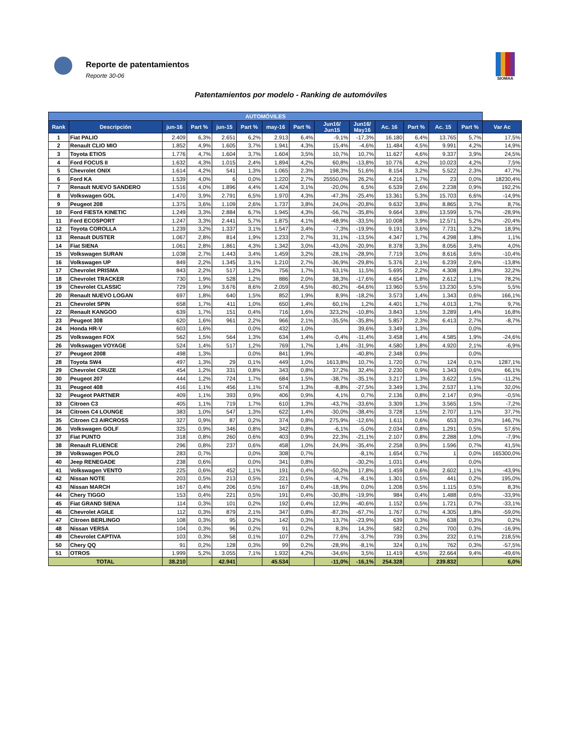Reporte de patentamientos
Reporte 30-06
SIOMAA
Patentamientos por modelo - Ranking de automóviles
| AUTOMÓVILES | | | | | | | | | | | | | | |
| --- | --- | --- | --- | --- | --- | --- | --- | --- | --- | --- | --- | --- | --- | --- |
| Rank | Descripción | jun-16 | Part % | jun-15 | Part % | may-16 | Part % | Jun16/ Jun15 | Jun16/ May16 | Ac. 16 | Part % | Ac. 15 | Part % | Var Ac |
| 1 | Fiat PALIO | 2.409 | 6,3% | 2.651 | 6,2% | 2.913 | 6,4% | -9,1% | -17,3% | 16.180 | 6,4% | 13.765 | 5,7% | 17,5% |
| 2 | Renault CLIO MIO | 1.852 | 4,9% | 1.605 | 3,7% | 1.941 | 4,3% | 15,4% | -4,6% | 11.484 | 4,5% | 9.991 | 4,2% | 14,9% |
| 3 | Toyota ETIOS | 1.776 | 4,7% | 1.604 | 3,7% | 1.604 | 3,5% | 10,7% | 10,7% | 11.627 | 4,6% | 9.337 | 3,9% | 24,5% |
| 4 | Ford FOCUS II | 1.632 | 4,3% | 1.015 | 2,4% | 1.894 | 4,2% | 60,8% | -13,8% | 10.776 | 4,2% | 10.023 | 4,2% | 7,5% |
| 5 | Chevrolet ONIX | 1.614 | 4,2% | 541 | 1,3% | 1.065 | 2,3% | 198,3% | 51,6% | 8.154 | 3,2% | 5.522 | 2,3% | 47,7% |
| 6 | Ford KA | 1.539 | 4,0% | 6 | 0,0% | 1.220 | 2,7% | 25550,0% | 26,2% | 4.216 | 1,7% | 23 | 0,0% | 18230,4% |
| 7 | Renault NUEVO SANDERO | 1.516 | 4,0% | 1.896 | 4,4% | 1.424 | 3,1% | -20,0% | 6,5% | 6.539 | 2,6% | 2.238 | 0,9% | 192,2% |
| 8 | Volkswagen GOL | 1.470 | 3,9% | 2.791 | 6,5% | 1.970 | 4,3% | -47,3% | -25,4% | 13.361 | 5,3% | 15.703 | 6,6% | -14,9% |
| 9 | Peugeot 208 | 1.375 | 3,6% | 1.109 | 2,6% | 1.737 | 3,8% | 24,0% | -20,8% | 9.632 | 3,8% | 8.865 | 3,7% | 8,7% |
| 10 | Ford FIESTA KINETIC | 1.249 | 3,3% | 2.884 | 6,7% | 1.945 | 4,3% | -56,7% | -35,8% | 9.664 | 3,8% | 13.599 | 5,7% | -28,9% |
| 11 | Ford ECOSPORT | 1.247 | 3,3% | 2.441 | 5,7% | 1.875 | 4,1% | -48,9% | -33,5% | 10.008 | 3,9% | 12.571 | 5,2% | -20,4% |
| 12 | Toyota COROLLA | 1.239 | 3,2% | 1.337 | 3,1% | 1.547 | 3,4% | -7,3% | -19,9% | 9.191 | 3,6% | 7.731 | 3,2% | 18,9% |
| 13 | Renault DUSTER | 1.067 | 2,8% | 814 | 1,9% | 1.233 | 2,7% | 31,1% | -13,5% | 4.347 | 1,7% | 4.298 | 1,8% | 1,1% |
| 14 | Fiat SIENA | 1.061 | 2,8% | 1.861 | 4,3% | 1.342 | 3,0% | -43,0% | -20,9% | 8.378 | 3,3% | 8.056 | 3,4% | 4,0% |
| 15 | Volkswagen SURAN | 1.038 | 2,7% | 1.443 | 3,4% | 1.459 | 3,2% | -28,1% | -28,9% | 7.719 | 3,0% | 8.616 | 3,6% | -10,4% |
| 16 | Volkswagen UP | 849 | 2,2% | 1.345 | 3,1% | 1.210 | 2,7% | -36,9% | -29,8% | 5.376 | 2,1% | 6.239 | 2,6% | -13,8% |
| 17 | Chevrolet PRISMA | 843 | 2,2% | 517 | 1,2% | 756 | 1,7% | 63,1% | 11,5% | 5.695 | 2,2% | 4.308 | 1,8% | 32,2% |
| 18 | Chevrolet TRACKER | 730 | 1,9% | 528 | 1,2% | 886 | 2,0% | 38,3% | -17,6% | 4.654 | 1,8% | 2.612 | 1,1% | 78,2% |
| 19 | Chevrolet CLASSIC | 729 | 1,9% | 3.676 | 8,6% | 2.059 | 4,5% | -80,2% | -64,6% | 13.960 | 5,5% | 13.230 | 5,5% | 5,5% |
| 20 | Renault NUEVO LOGAN | 697 | 1,8% | 640 | 1,5% | 852 | 1,9% | 8,9% | -18,2% | 3.573 | 1,4% | 1.343 | 0,6% | 166,1% |
| 21 | Chevrolet SPIN | 658 | 1,7% | 411 | 1,0% | 650 | 1,4% | 60,1% | 1,2% | 4.401 | 1,7% | 4.013 | 1,7% | 9,7% |
| 22 | Renault KANGOO | 639 | 1,7% | 151 | 0,4% | 716 | 1,6% | 323,2% | -10,8% | 3.843 | 1,5% | 3.289 | 1,4% | 16,8% |
| 23 | Peugeot 308 | 620 | 1,6% | 961 | 2,2% | 966 | 2,1% | -35,5% | -35,8% | 5.857 | 2,3% | 6.413 | 2,7% | -8,7% |
| 24 | Honda HR-V | 603 | 1,6% | | 0,0% | 432 | 1,0% | | 39,6% | 3.349 | 1,3% | | 0,0% | |
| 25 | Volkswagen FOX | 562 | 1,5% | 564 | 1,3% | 634 | 1,4% | -0,4% | -11,4% | 3.458 | 1,4% | 4.585 | 1,9% | -24,6% |
| 26 | Volkswagen VOYAGE | 524 | 1,4% | 517 | 1,2% | 769 | 1,7% | 1,4% | -31,9% | 4.580 | 1,8% | 4.920 | 2,1% | -6,9% |
| 27 | Peugeot 2008 | 498 | 1,3% | | 0,0% | 841 | 1,9% | | -40,8% | 2.348 | 0,9% | | 0,0% | |
| 28 | Toyota SW4 | 497 | 1,3% | 29 | 0,1% | 449 | 1,0% | 1613,8% | 10,7% | 1.720 | 0,7% | 124 | 0,1% | 1287,1% |
| 29 | Chevrolet CRUZE | 454 | 1,2% | 331 | 0,8% | 343 | 0,8% | 37,2% | 32,4% | 2.230 | 0,9% | 1.343 | 0,6% | 66,1% |
| 30 | Peugeot 207 | 444 | 1,2% | 724 | 1,7% | 684 | 1,5% | -38,7% | -35,1% | 3.217 | 1,3% | 3.622 | 1,5% | -11,2% |
| 31 | Peugeot 408 | 416 | 1,1% | 456 | 1,1% | 574 | 1,3% | -8,8% | -27,5% | 3.349 | 1,3% | 2.537 | 1,1% | 32,0% |
| 32 | Peugeot PARTNER | 409 | 1,1% | 393 | 0,9% | 406 | 0,9% | 4,1% | 0,7% | 2.136 | 0,8% | 2.147 | 0,9% | -0,5% |
| 33 | Citroen C3 | 405 | 1,1% | 719 | 1,7% | 610 | 1,3% | -43,7% | -33,6% | 3.309 | 1,3% | 3.565 | 1,5% | -7,2% |
| 34 | Citroen C4 LOUNGE | 383 | 1,0% | 547 | 1,3% | 622 | 1,4% | -30,0% | -38,4% | 3.728 | 1,5% | 2.707 | 1,1% | 37,7% |
| 35 | Citroen C3 AIRCROSS | 327 | 0,9% | 87 | 0,2% | 374 | 0,8% | 275,9% | -12,6% | 1.611 | 0,6% | 653 | 0,3% | 146,7% |
| 36 | Volkswagen GOLF | 325 | 0,9% | 346 | 0,8% | 342 | 0,8% | -6,1% | -5,0% | 2.034 | 0,8% | 1.291 | 0,5% | 57,6% |
| 37 | Fiat PUNTO | 318 | 0,8% | 260 | 0,6% | 403 | 0,9% | 22,3% | -21,1% | 2.107 | 0,8% | 2.288 | 1,0% | -7,9% |
| 38 | Renault FLUENCE | 296 | 0,8% | 237 | 0,6% | 458 | 1,0% | 24,9% | -35,4% | 2.258 | 0,9% | 1.596 | 0,7% | 41,5% |
| 39 | Volkswagen POLO | 283 | 0,7% | | 0,0% | 308 | 0,7% | | -8,1% | 1.654 | 0,7% | 1 | 0,0% | 165300,0% |
| 40 | Jeep RENEGADE | 238 | 0,6% | | 0,0% | 341 | 0,8% | | -30,2% | 1.031 | 0,4% | | 0,0% | |
| 41 | Volkswagen VENTO | 225 | 0,6% | 452 | 1,1% | 191 | 0,4% | -50,2% | 17,8% | 1.459 | 0,6% | 2.602 | 1,1% | -43,9% |
| 42 | Nissan NOTE | 203 | 0,5% | 213 | 0,5% | 221 | 0,5% | -4,7% | -8,1% | 1.301 | 0,5% | 441 | 0,2% | 195,0% |
| 43 | Nissan MARCH | 167 | 0,4% | 206 | 0,5% | 167 | 0,4% | -18,9% | 0,0% | 1.208 | 0,5% | 1.115 | 0,5% | 8,3% |
| 44 | Chery TIGGO | 153 | 0,4% | 221 | 0,5% | 191 | 0,4% | -30,8% | -19,9% | 984 | 0,4% | 1.488 | 0,6% | -33,9% |
| 45 | Fiat GRAND SIENA | 114 | 0,3% | 101 | 0,2% | 192 | 0,4% | 12,9% | -40,6% | 1.152 | 0,5% | 1.721 | 0,7% | -33,1% |
| 46 | Chevrolet AGILE | 112 | 0,3% | 879 | 2,1% | 347 | 0,8% | -87,3% | -67,7% | 1.767 | 0,7% | 4.305 | 1,8% | -59,0% |
| 47 | Citroen BERLINGO | 108 | 0,3% | 95 | 0,2% | 142 | 0,3% | 13,7% | -23,9% | 639 | 0,3% | 638 | 0,3% | 0,2% |
| 48 | Nissan VERSA | 104 | 0,3% | 96 | 0,2% | 91 | 0,2% | 8,3% | 14,3% | 582 | 0,2% | 700 | 0,3% | -16,9% |
| 49 | Chevrolet CAPTIVA | 103 | 0,3% | 58 | 0,1% | 107 | 0,2% | 77,6% | -3,7% | 739 | 0,3% | 232 | 0,1% | 218,5% |
| 50 | Chery QQ | 91 | 0,2% | 128 | 0,3% | 99 | 0,2% | -28,9% | -8,1% | 324 | 0,1% | 762 | 0,3% | -57,5% |
| 51 | OTROS | 1.999 | 5,2% | 3.055 | 7,1% | 1.932 | 4,2% | -34,6% | 3,5% | 11.419 | 4,5% | 22.664 | 9,4% | -49,6% |
| TOTAL | | 38.210 | | 42.941 | | 45.534 | | -11,0% | -16,1% | 254.328 | | 239.832 | | 6,0% |